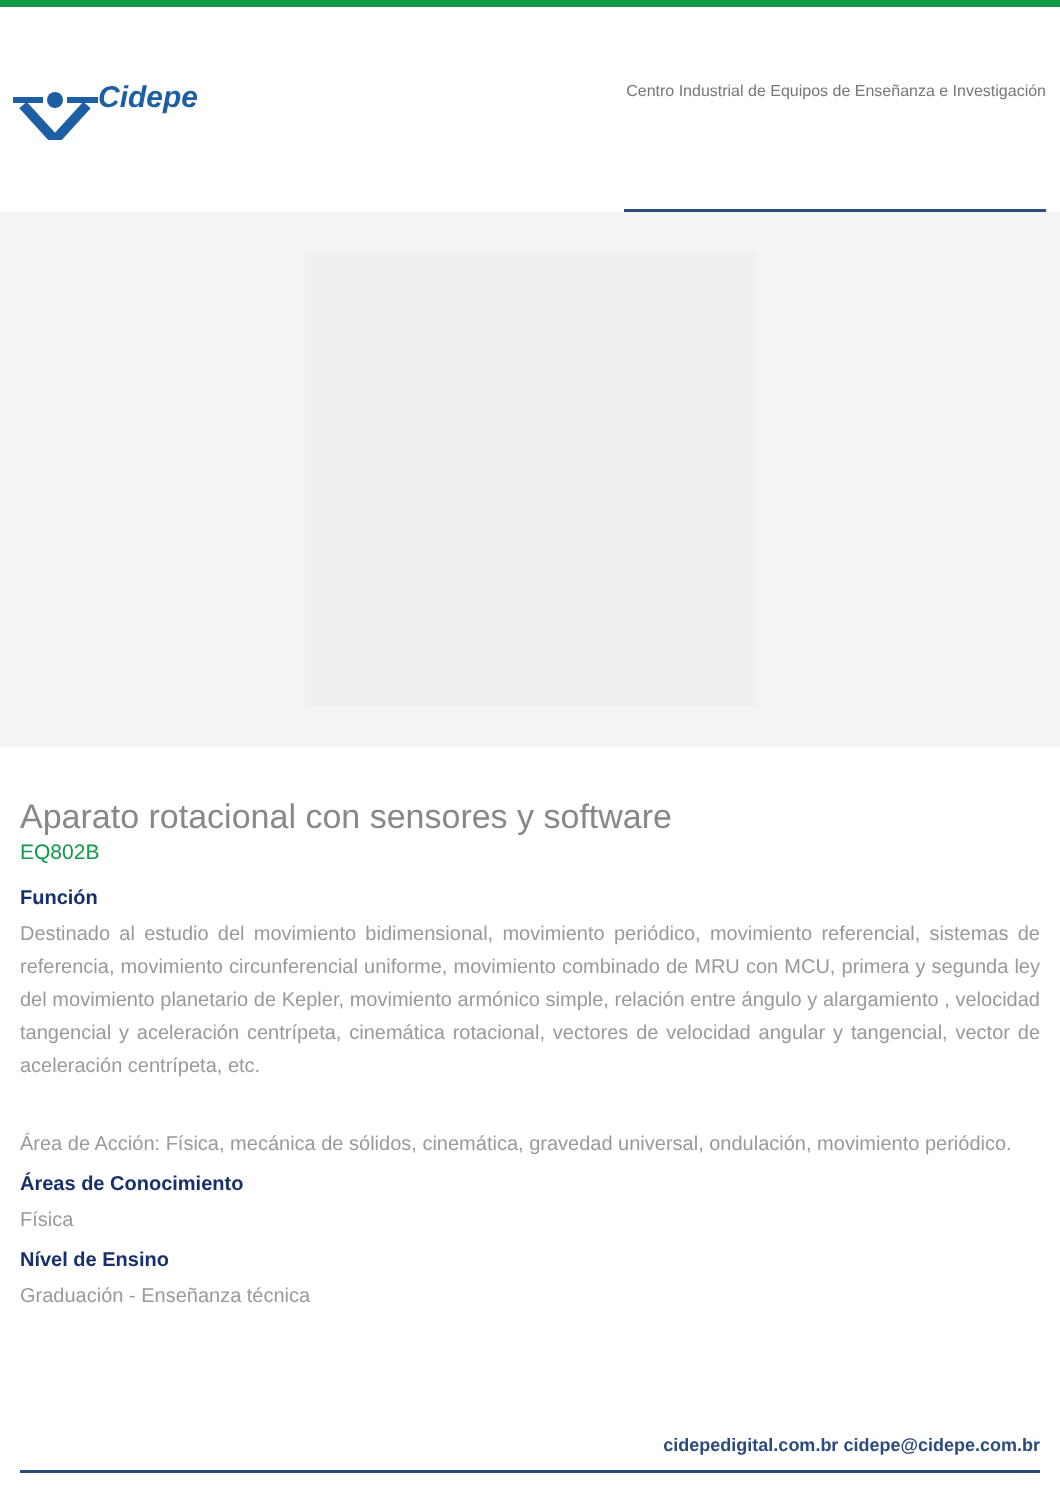Cidepe
Centro Industrial de Equipos de Enseñanza e Investigación
Aparato rotacional con sensores y software
EQ802B
Función
Destinado al estudio del movimiento bidimensional, movimiento periódico, movimiento referencial, sistemas de referencia, movimiento circunferencial uniforme, movimiento combinado de MRU con MCU, primera y segunda ley del movimiento planetario de Kepler, movimiento armónico simple, relación entre ángulo y alargamiento , velocidad tangencial y aceleración centrípeta, cinemática rotacional, vectores de velocidad angular y tangencial, vector de aceleración centrípeta, etc.
Área de Acción: Física, mecánica de sólidos, cinemática, gravedad universal, ondulación, movimiento periódico.
Áreas de Conocimiento
Física
Nível de Ensino
Graduación - Enseñanza técnica
cidepedigital.com.br cidepe@cidepe.com.br